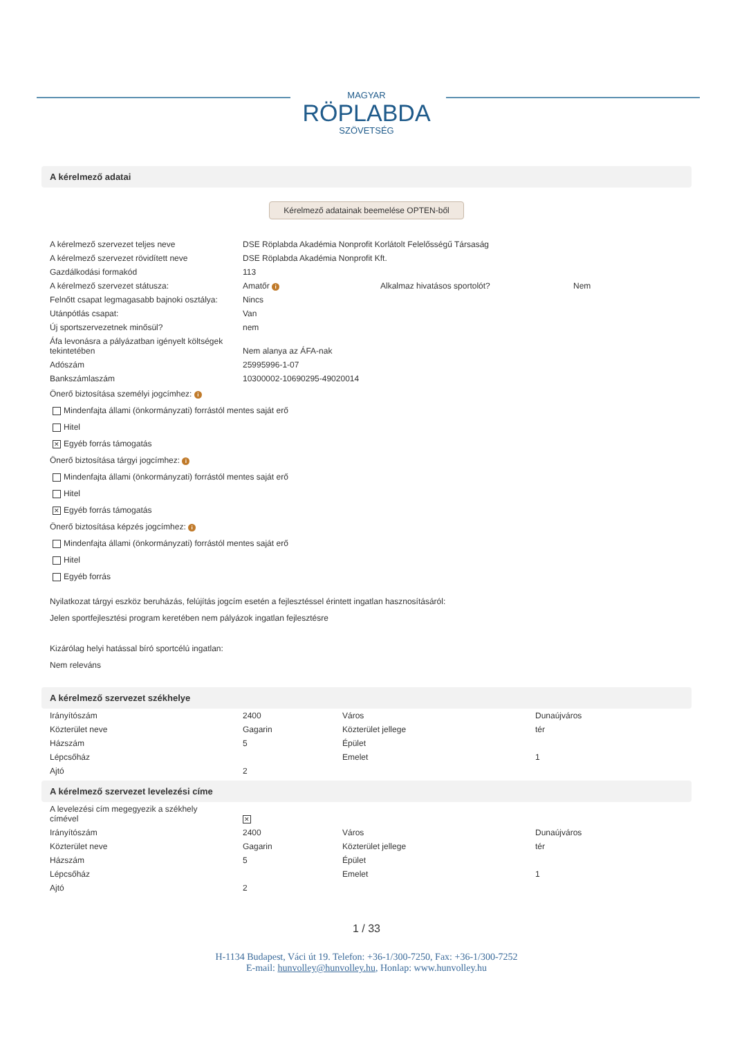MAGYAR
RÖPLABDA
SZÖVETSÉG
A kérelmező adatai
Kérelmező adatainak beemelése OPTEN-ből
| A kérelmező szervezet teljes neve | DSE Röplabda Akadémia Nonprofit Korlátolt Felelősségű Társaság | | |
| A kérelmező szervezet rövidített neve | DSE Röplabda Akadémia Nonprofit Kft. | | |
| Gazdálkodási formakód | 113 | | |
| A kérelmező szervezet státusza: | Amatőr i | Alkalmaz hivatásos sportolót? | Nem |
| Felnőtt csapat legmagasabb bajnoki osztálya: | Nincs | | |
| Utánpótlás csapat: | Van | | |
| Új sportszervezetnek minősül? | nem | | |
| Áfa levonásra a pályázatban igényelt költségek tekintetében | Nem alanya az ÁFA-nak | | |
| Adószám | 25995996-1-07 | | |
| Bankszámlaszám | 10300002-10690295-49020014 | | |
Önerő biztosítása személyi jogcímhez: i
Mindenfajta állami (önkormányzati) forrástól mentes saját erő
Hitel
✕ Egyéb forrás támogatás
Önerő biztosítása tárgyi jogcímhez: i
Mindenfajta állami (önkormányzati) forrástól mentes saját erő
Hitel
✕ Egyéb forrás támogatás
Önerő biztosítása képzés jogcímhez: i
Mindenfajta állami (önkormányzati) forrástól mentes saját erő
Hitel
Egyéb forrás
Nyilatkozat tárgyi eszköz beruházás, felújítás jogcím esetén a fejlesztéssel érintett ingatlan hasznosításáról:
Jelen sportfejlesztési program keretében nem pályázok ingatlan fejlesztésre
Kizárólag helyi hatással bíró sportcélú ingatlan:
Nem releváns
A kérelmező szervezet székhelye
| Irányítószám | 2400 | Város | Dunaújváros |
| Közterület neve | Gagarin | Közterület jellege | tér |
| Házszám | 5 | Épület | |
| Lépcsőház | | Emelet | 1 |
| Ajtó | 2 | | |
A kérelmező szervezet levelezési címe
| A levelezési cím megegyezik a székhely címével | ✕ | | |
| Irányítószám | 2400 | Város | Dunaújváros |
| Közterület neve | Gagarin | Közterület jellege | tér |
| Házszám | 5 | Épület | |
| Lépcsőház | | Emelet | 1 |
| Ajtó | 2 | | |
1 / 33
H-1134 Budapest, Váci út 19. Telefon: +36-1/300-7250, Fax: +36-1/300-7252
E-mail: hunvolley@hunvolley.hu, Honlap: www.hunvolley.hu